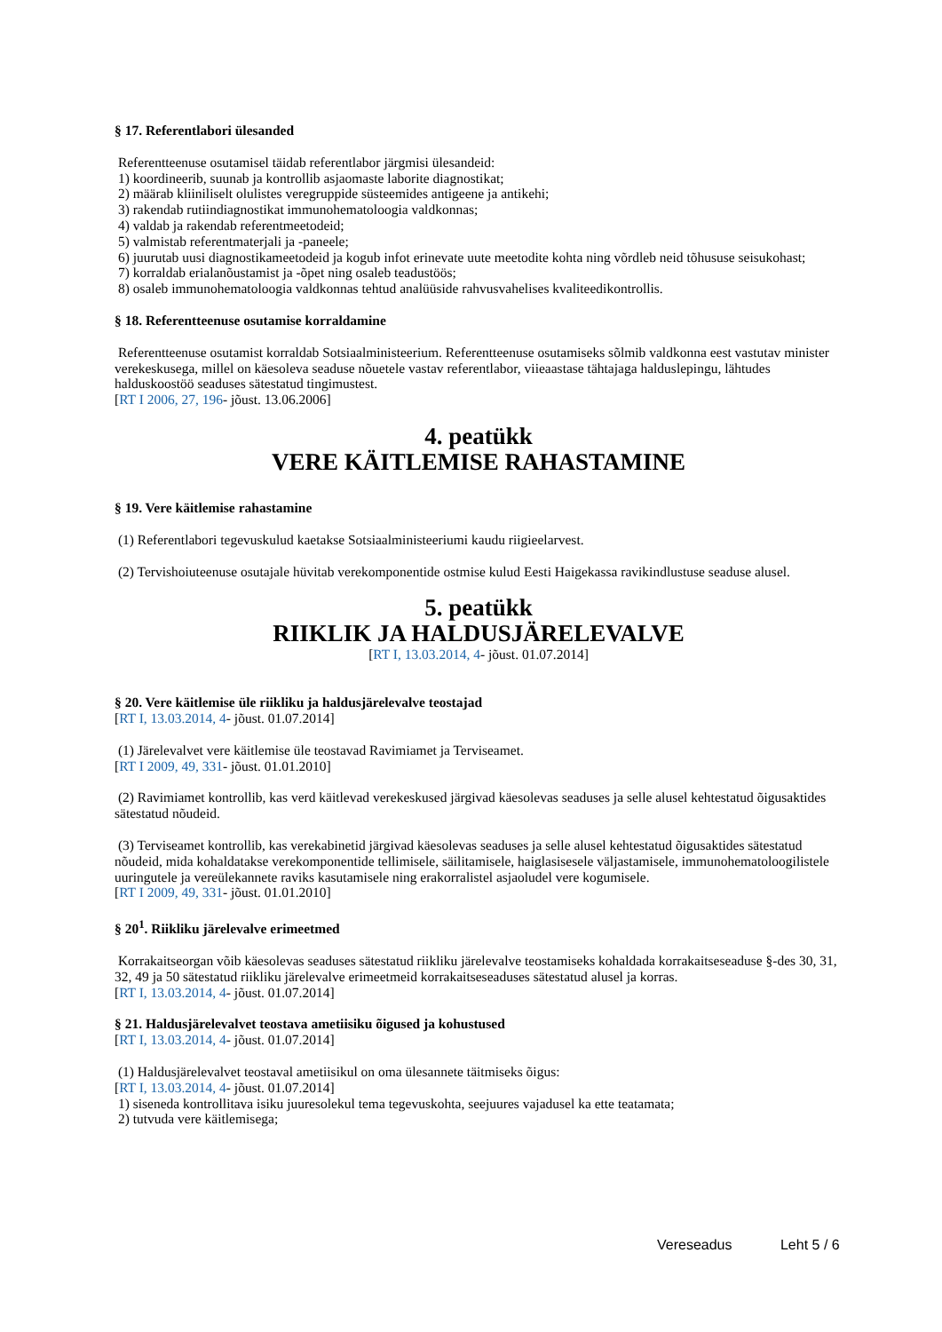§ 17. Referentlabori ülesanded
Referentteenuse osutamisel täidab referentlabor järgmisi ülesandeid:
1) koordineerib, suunab ja kontrollib asjaomaste laborite diagnostikat;
2) määrab kliiniliselt olulistes veregruppide süsteemides antigeene ja antikehi;
3) rakendab rutiindiagnostikat immunohematoloogia valdkonnas;
4) valdab ja rakendab referentmeetodeid;
5) valmistab referentmaterjali ja -paneele;
6) juurutab uusi diagnostikameetodeid ja kogub infot erinevate uute meetodite kohta ning võrdleb neid tõhususe seisukohast;
7) korraldab erialanõustamist ja -õpet ning osaleb teadustöös;
8) osaleb immunohematoloogia valdkonnas tehtud analüüside rahvusvahelises kvaliteedikontrollis.
§ 18. Referentteenuse osutamise korraldamine
Referentteenuse osutamist korraldab Sotsiaalministeerium. Referentteenuse osutamiseks sõlmib valdkonna eest vastutav minister verekeskusega, millel on käesoleva seaduse nõuetele vastav referentlabor, viieaastase tähtajaga halduslepingu, lähtudes halduskoostöö seaduses sätestatud tingimustest.
[RT I 2006, 27, 196- jõust. 13.06.2006]
4. peatükk
VERE KÄITLEMISE RAHASTAMINE
§ 19. Vere käitlemise rahastamine
(1) Referentlabori tegevuskulud kaetakse Sotsiaalministeeriumi kaudu riigieelarvest.
(2) Tervishoiuteenuse osutajale hüvitab verekomponentide ostmise kulud Eesti Haigekassa ravikindlustuse seaduse alusel.
5. peatükk
RIIKLIK JA HALDUSJÄRELEVALVE
[RT I, 13.03.2014, 4- jõust. 01.07.2014]
§ 20. Vere käitlemise üle riikliku ja haldusjärelevalve teostajad
[RT I, 13.03.2014, 4- jõust. 01.07.2014]
(1) Järelevalvet vere käitlemise üle teostavad Ravimiamet ja Terviseamet.
[RT I 2009, 49, 331- jõust. 01.01.2010]
(2) Ravimiamet kontrollib, kas verd käitlevad verekeskused järgivad käesolevas seaduses ja selle alusel kehtestatud õigusaktides sätestatud nõudeid.
(3) Terviseamet kontrollib, kas verekabinetid järgivad käesolevas seaduses ja selle alusel kehtestatud õigusaktides sätestatud nõudeid, mida kohaldatakse verekomponentide tellimisele, säilitamisele, haiglasisesele väljastamisele, immunohematoloogilistele uuringutele ja vereülekannete raviks kasutamisele ning erakorralistel asjaoludel vere kogumisele.
[RT I 2009, 49, 331- jõust. 01.01.2010]
§ 20<sup>1</sup>. Riikliku järelevalve erimeetmed
Korrakaitseorgan võib käesolevas seaduses sätestatud riikliku järelevalve teostamiseks kohaldada korrakaitseseaduse §-des 30, 31, 32, 49 ja 50 sätestatud riikliku järelevalve erimeetmeid korrakaitseseaduses sätestatud alusel ja korras.
[RT I, 13.03.2014, 4- jõust. 01.07.2014]
§ 21. Haldusjärelevalvet teostava ametiisiku õigused ja kohustused
[RT I, 13.03.2014, 4- jõust. 01.07.2014]
(1) Haldusjärelevalvet teostaval ametiisikul on oma ülesannete täitmiseks õigus:
[RT I, 13.03.2014, 4- jõust. 01.07.2014]
1) siseneda kontrollitava isiku juuresolekul tema tegevuskohta, seejuures vajadusel ka ette teatamata;
2) tutvuda vere käitlemisega;
Vereseadus Leht 5 / 6